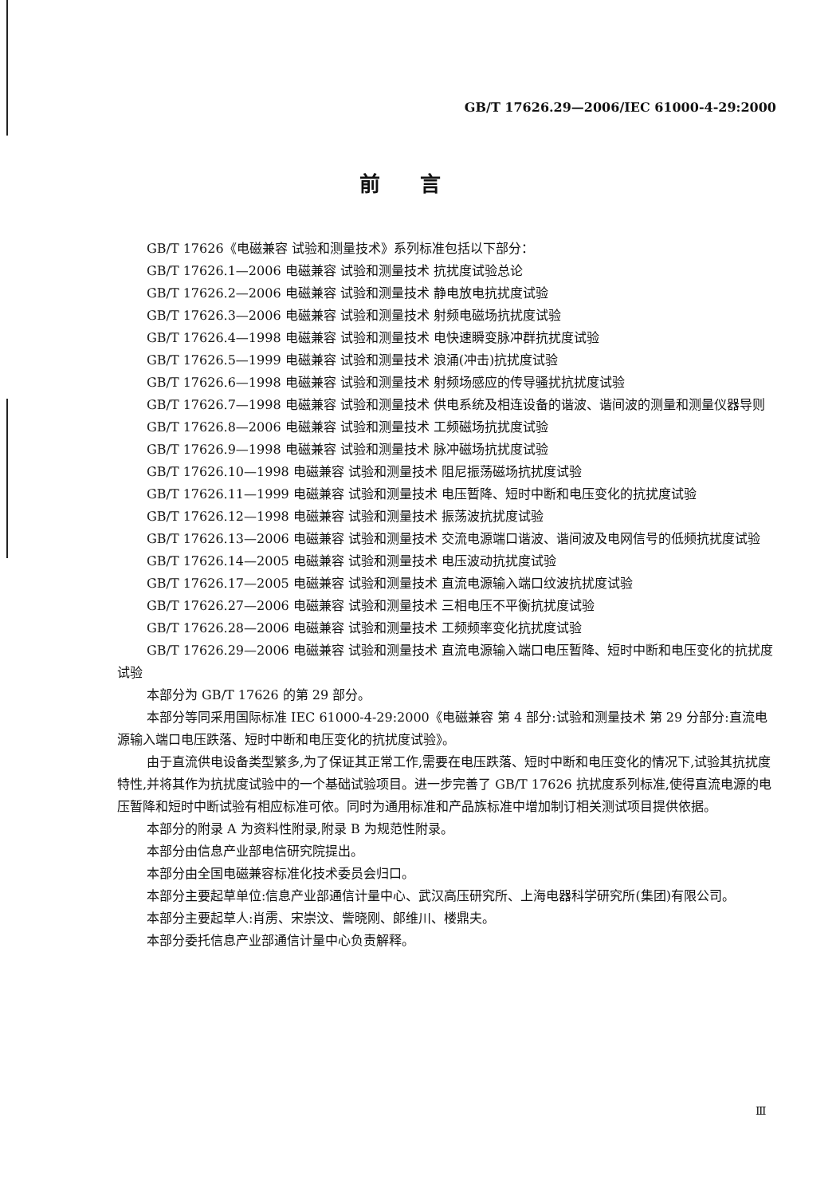GB/T 17626.29—2006/IEC 61000-4-29:2000
前言
GB/T 17626《电磁兼容 试验和测量技术》系列标准包括以下部分：
GB/T 17626.1—2006 电磁兼容 试验和测量技术 抗扰度试验总论
GB/T 17626.2—2006 电磁兼容 试验和测量技术 静电放电抗扰度试验
GB/T 17626.3—2006 电磁兼容 试验和测量技术 射频电磁场抗扰度试验
GB/T 17626.4—1998 电磁兼容 试验和测量技术 电快速瞬变脉冲群抗扰度试验
GB/T 17626.5—1999 电磁兼容 试验和测量技术 浪涌(冲击)抗扰度试验
GB/T 17626.6—1998 电磁兼容 试验和测量技术 射频场感应的传导骚扰抗扰度试验
GB/T 17626.7—1998 电磁兼容 试验和测量技术 供电系统及相连设备的谐波、谐间波的测量和测量仪器导则
GB/T 17626.8—2006 电磁兼容 试验和测量技术 工频磁场抗扰度试验
GB/T 17626.9—1998 电磁兼容 试验和测量技术 脉冲磁场抗扰度试验
GB/T 17626.10—1998 电磁兼容 试验和测量技术 阻尼振荡磁场抗扰度试验
GB/T 17626.11—1999 电磁兼容 试验和测量技术 电压暂降、短时中断和电压变化的抗扰度试验
GB/T 17626.12—1998 电磁兼容 试验和测量技术 振荡波抗扰度试验
GB/T 17626.13—2006 电磁兼容 试验和测量技术 交流电源端口谐波、谐间波及电网信号的低频抗扰度试验
GB/T 17626.14—2005 电磁兼容 试验和测量技术 电压波动抗扰度试验
GB/T 17626.17—2005 电磁兼容 试验和测量技术 直流电源输入端口纹波抗扰度试验
GB/T 17626.27—2006 电磁兼容 试验和测量技术 三相电压不平衡抗扰度试验
GB/T 17626.28—2006 电磁兼容 试验和测量技术 工频频率变化抗扰度试验
GB/T 17626.29—2006 电磁兼容 试验和测量技术 直流电源输入端口电压暂降、短时中断和电压变化的抗扰度试验
本部分为 GB/T 17626 的第 29 部分。
本部分等同采用国际标准 IEC 61000-4-29:2000《电磁兼容 第 4 部分:试验和测量技术 第 29 分部分:直流电源输入端口电压跌落、短时中断和电压变化的抗扰度试验》。
由于直流供电设备类型繁多,为了保证其正常工作,需要在电压跌落、短时中断和电压变化的情况下,试验其抗扰度特性,并将其作为抗扰度试验中的一个基础试验项目。进一步完善了 GB/T 17626 抗扰度系列标准,使得直流电源的电压暂降和短时中断试验有相应标准可依。同时为通用标准和产品族标准中增加制订相关测试项目提供依据。
本部分的附录 A 为资料性附录,附录 B 为规范性附录。
本部分由信息产业部电信研究院提出。
本部分由全国电磁兼容标准化技术委员会归口。
本部分主要起草单位:信息产业部通信计量中心、武汉高压研究所、上海电器科学研究所(集团)有限公司。
本部分主要起草人:肖雳、宋崇汶、訾晓刚、郎维川、楼鼎夫。
本部分委托信息产业部通信计量中心负责解释。
Ⅲ